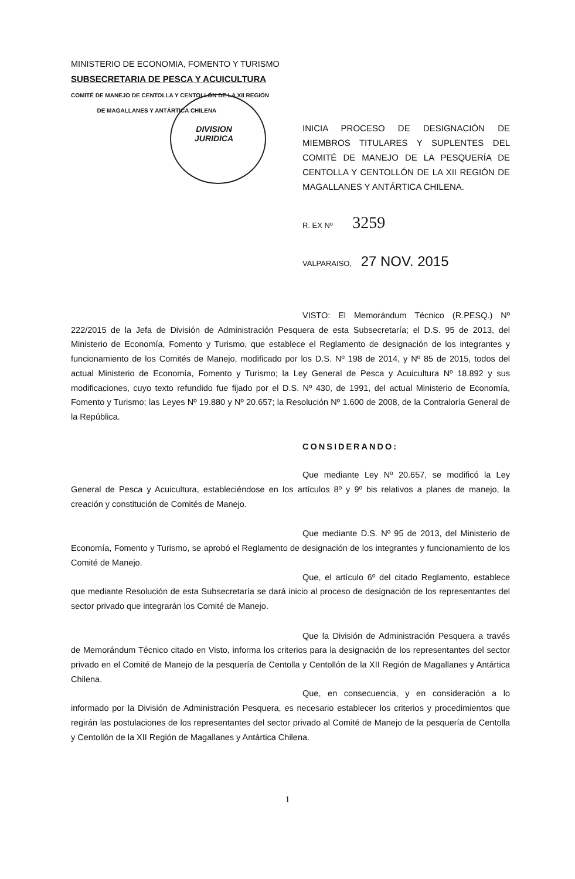MINISTERIO DE ECONOMIA, FOMENTO Y TURISMO
SUBSECRETARIA DE PESCA Y ACUICULTURA
COMITÉ DE MANEJO DE CENTOLLA Y CENTOLLÓN DE LA XII REGIÓN
DE MAGALLANES Y ANTÁRTICA CHILENA
DIVISION
JURIDICA
INICIA PROCESO DE DESIGNACIÓN DE MIEMBROS TITULARES Y SUPLENTES DEL COMITÉ DE MANEJO DE LA PESQUERÍA DE CENTOLLA Y CENTOLLÓN DE LA XII REGIÓN DE MAGALLANES Y ANTÁRTICA CHILENA.
R. EX Nº 3259
VALPARAISO, 27 NOV. 2015
VISTO: El Memorándum Técnico (R.PESQ.) Nº 222/2015 de la Jefa de División de Administración Pesquera de esta Subsecretaría; el D.S. 95 de 2013, del Ministerio de Economía, Fomento y Turismo, que establece el Reglamento de designación de los integrantes y funcionamiento de los Comités de Manejo, modificado por los D.S. Nº 198 de 2014, y Nº 85 de 2015, todos del actual Ministerio de Economía, Fomento y Turismo; la Ley General de Pesca y Acuicultura Nº 18.892 y sus modificaciones, cuyo texto refundido fue fijado por el D.S. Nº 430, de 1991, del actual Ministerio de Economía, Fomento y Turismo; las Leyes Nº 19.880 y Nº 20.657; la Resolución Nº 1.600 de 2008, de la Contraloría General de la República.
CONSIDERANDO:
Que mediante Ley Nº 20.657, se modificó la Ley General de Pesca y Acuicultura, estableciéndose en los artículos 8º y 9º bis relativos a planes de manejo, la creación y constitución de Comités de Manejo.
Que mediante D.S. Nº 95 de 2013, del Ministerio de Economía, Fomento y Turismo, se aprobó el Reglamento de designación de los integrantes y funcionamiento de los Comité de Manejo.
Que, el artículo 6º del citado Reglamento, establece que mediante Resolución de esta Subsecretaría se dará inicio al proceso de designación de los representantes del sector privado que integrarán los Comité de Manejo.
Que la División de Administración Pesquera a través de Memorándum Técnico citado en Visto, informa los criterios para la designación de los representantes del sector privado en el Comité de Manejo de la pesquería de Centolla y Centollón de la XII Región de Magallanes y Antártica Chilena.
Que, en consecuencia, y en consideración a lo informado por la División de Administración Pesquera, es necesario establecer los criterios y procedimientos que regirán las postulaciones de los representantes del sector privado al Comité de Manejo de la pesquería de Centolla y Centollón de la XII Región de Magallanes y Antártica Chilena.
1